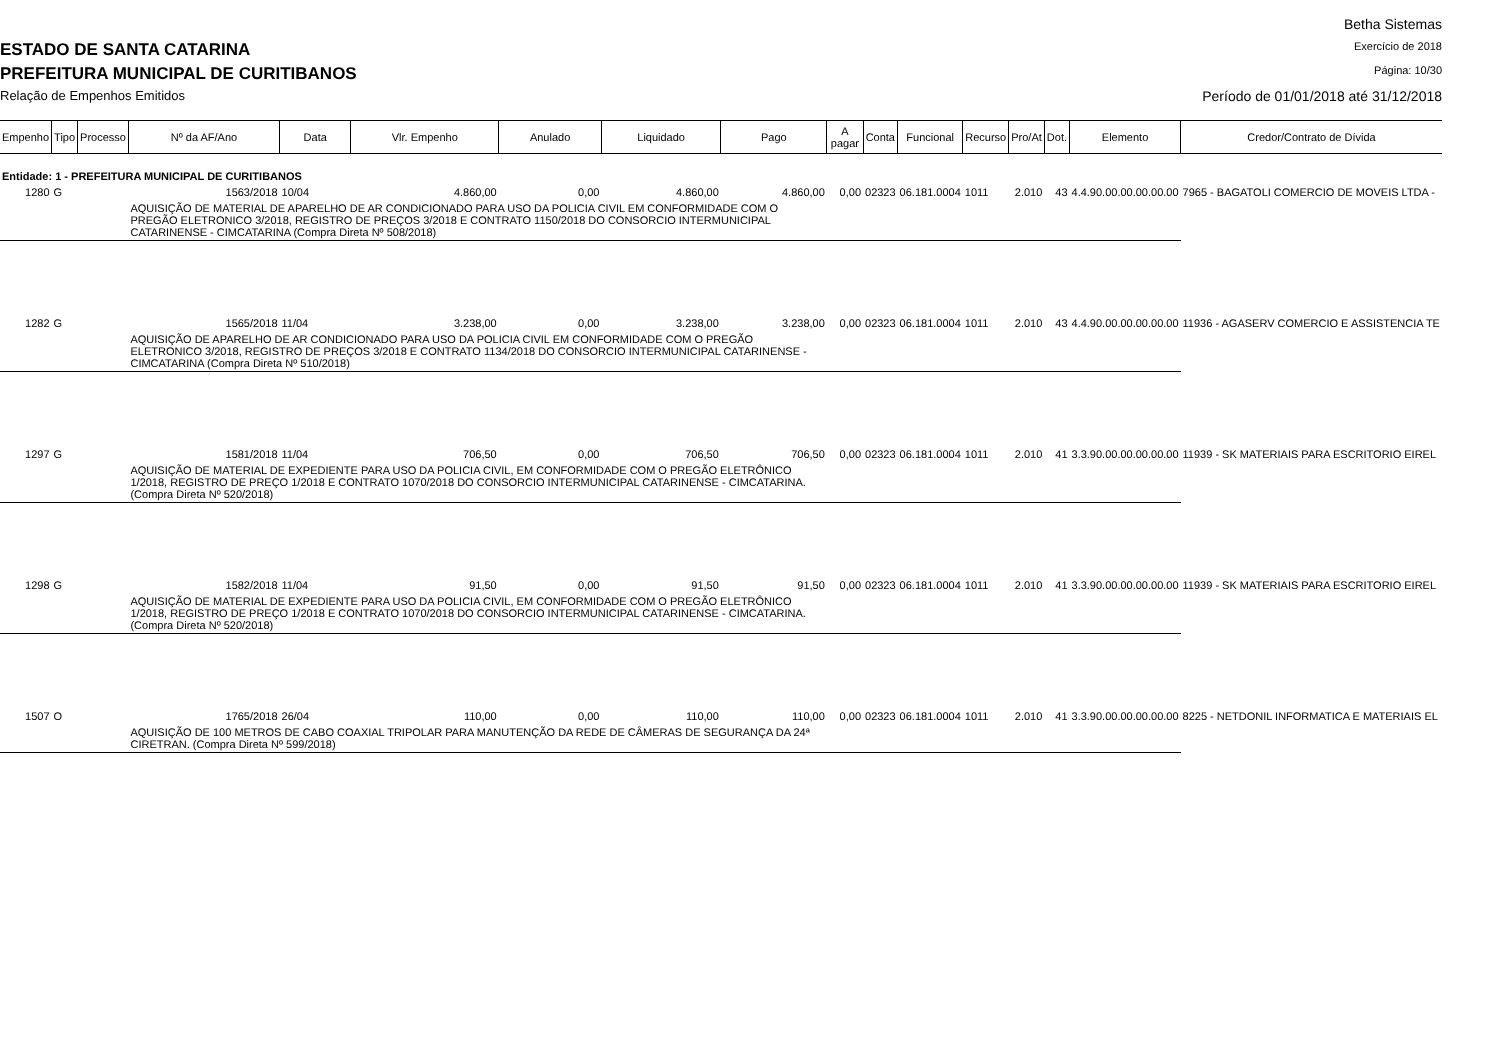ESTADO DE SANTA CATARINA
PREFEITURA MUNICIPAL DE CURITIBANOS
Relação de Empenhos Emitidos
Betha Sistemas
Exercício de 2018
Página: 10/30
Período de 01/01/2018 até 31/12/2018
| Empenho | Tipo | Processo | Nº da AF/Ano | Data | Vlr. Empenho | Anulado | Liquidado | Pago | A pagar | Conta | Funcional | Recurso | Pro/At | Dot. | Elemento | Credor/Contrato de Dívida |
| --- | --- | --- | --- | --- | --- | --- | --- | --- | --- | --- | --- | --- | --- | --- | --- | --- |
| Entidade: 1 - PREFEITURA MUNICIPAL DE CURITIBANOS | | | | | | | | | | | | | | | | |
| 1280 | G | | 1563/2018 | 10/04 | 4.860,00 | 0,00 | 4.860,00 | 4.860,00 | 0,00 | 02323 | 06.181.0004 | 1011 | 2.010 | 43 | 4.4.90.00.00.00.00.00 | 7965 - BAGATOLI COMERCIO DE MOVEIS LTDA - |
| | | | AQUISIÇÃO DE MATERIAL DE APARELHO DE AR CONDICIONADO PARA USO DA POLICIA CIVIL EM CONFORMIDADE COM O PREGÃO ELETRONICO 3/2018, REGISTRO DE PREÇOS 3/2018 E CONTRATO 1150/2018 DO CONSORCIO INTERMUNICIPAL CATARINENSE - CIMCATARINA (Compra Direta Nº 508/2018) | | | | | | | | | | | | | |
| 1282 | G | | 1565/2018 | 11/04 | 3.238,00 | 0,00 | 3.238,00 | 3.238,00 | 0,00 | 02323 | 06.181.0004 | 1011 | 2.010 | 43 | 4.4.90.00.00.00.00.00 | 11936 - AGASERV COMERCIO E ASSISTENCIA TE |
| | | | AQUISIÇÃO DE APARELHO DE AR CONDICIONADO PARA USO DA POLICIA CIVIL EM CONFORMIDADE COM O PREGÃO ELETRONICO 3/2018, REGISTRO DE PREÇOS 3/2018 E CONTRATO 1134/2018 DO CONSORCIO INTERMUNICIPAL CATARINENSE - CIMCATARINA (Compra Direta Nº 510/2018) | | | | | | | | | | | | | |
| 1297 | G | | 1581/2018 | 11/04 | 706,50 | 0,00 | 706,50 | 706,50 | 0,00 | 02323 | 06.181.0004 | 1011 | 2.010 | 41 | 3.3.90.00.00.00.00.00 | 11939 - SK MATERIAIS PARA ESCRITORIO EIREL |
| | | | AQUISIÇÃO DE MATERIAL DE EXPEDIENTE PARA USO DA POLICIA CIVIL, EM CONFORMIDADE COM O PREGÃO ELETRÔNICO 1/2018, REGISTRO DE PREÇO 1/2018 E CONTRATO 1070/2018 DO CONSORCIO INTERMUNICIPAL CATARINENSE - CIMCATARINA. (Compra Direta Nº 520/2018) | | | | | | | | | | | | | |
| 1298 | G | | 1582/2018 | 11/04 | 91,50 | 0,00 | 91,50 | 91,50 | 0,00 | 02323 | 06.181.0004 | 1011 | 2.010 | 41 | 3.3.90.00.00.00.00.00 | 11939 - SK MATERIAIS PARA ESCRITORIO EIREL |
| | | | AQUISIÇÃO DE MATERIAL DE EXPEDIENTE PARA USO DA POLICIA CIVIL, EM CONFORMIDADE COM O PREGÃO ELETRÔNICO 1/2018, REGISTRO DE PREÇO 1/2018 E CONTRATO 1070/2018 DO CONSORCIO INTERMUNICIPAL CATARINENSE - CIMCATARINA. (Compra Direta Nº 520/2018) | | | | | | | | | | | | | |
| 1507 | O | | 1765/2018 | 26/04 | 110,00 | 0,00 | 110,00 | 110,00 | 0,00 | 02323 | 06.181.0004 | 1011 | 2.010 | 41 | 3.3.90.00.00.00.00.00 | 8225 - NETDONIL INFORMATICA E MATERIAIS EL |
| | | | AQUISIÇÃO DE 100 METROS DE CABO COAXIAL TRIPOLAR PARA MANUTENÇÃO DA REDE DE CÂMERAS DE SEGURANÇA DA 24ª CIRETRAN. (Compra Direta Nº 599/2018) | | | | | | | | | | | | | |